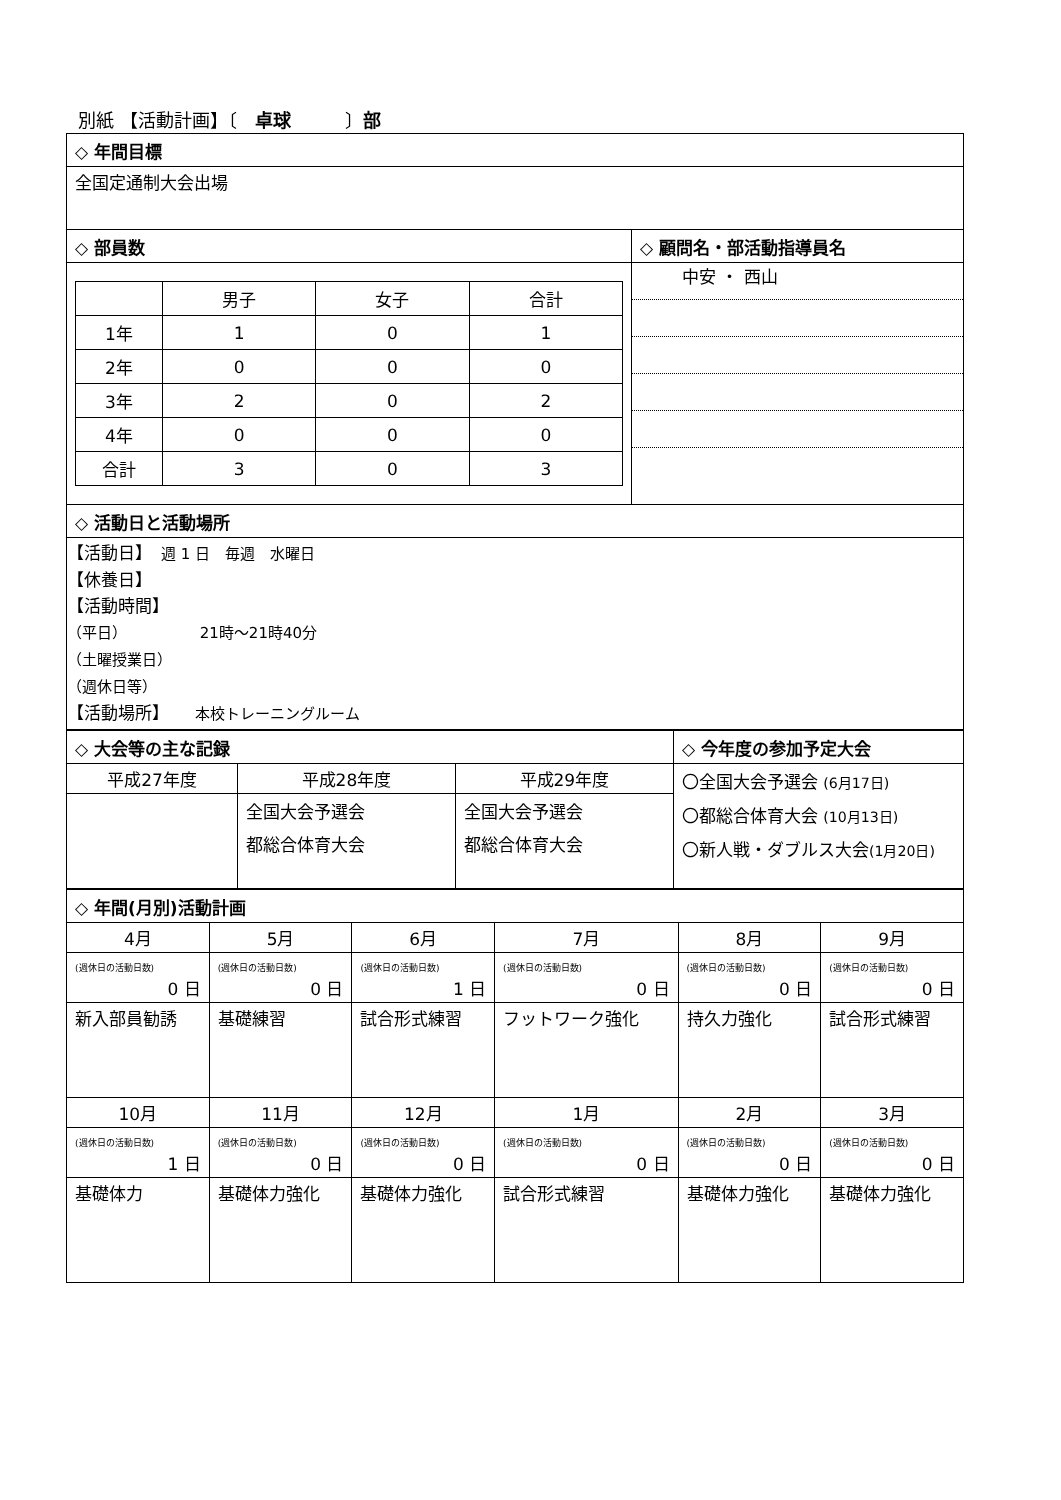別紙 【活動計画】〔　卓球　　　〕部
| ◇ 年間目標 | |
| 全国定通制大会出場 | |
| ◇ 部員数 | ◇ 顧問名・部活動指導員名 |
| / / 男子 / 女子 / 合計 / / 1年 / 1 / 0 / 1 / / 2年 / 0 / 0 / 0 / / 3年 / 2 / 0 / 2 / / 4年 / 0 / 0 / 0 / / 合計 / 3 / 0 / 3 / | 中安 ・ 西山 |
| ◇ 活動日と活動場所 | |
| 【活動日】 週 1 日 毎週 水曜日 【休養日】 【活動時間】 （平日） 21時〜21時40分 （土曜授業日） （週休日等） 【活動場所】 本校トレーニングルーム | |
| ◇ 大会等の主な記録 | | | ◇ 今年度の参加予定大会 |
| 平成27年度 | 平成28年度 | 平成29年度 | 〇全国大会予選会 (6月17日) 〇都総合体育大会 (10月13日) 〇新人戦・ダブルス大会 (1月20日) |
| | 全国大会予選会 都総合体育大会 | 全国大会予選会 都総合体育大会 | |
| ◇ 年間(月別)活動計画 | | | | | |
| 4月 | 5月 | 6月 | 7月 | 8月 | 9月 |
| (週休日の活動日数) 0 日 | (週休日の活動日数) 0 日 | (週休日の活動日数) 1 日 | (週休日の活動日数) 0 日 | (週休日の活動日数) 0 日 | (週休日の活動日数) 0 日 |
| 新入部員勧誘 | 基礎練習 | 試合形式練習 | フットワーク強化 | 持久力強化 | 試合形式練習 |
| 10月 | 11月 | 12月 | 1月 | 2月 | 3月 |
| (週休日の活動日数) 1 日 | (週休日の活動日数) 0 日 | (週休日の活動日数) 0 日 | (週休日の活動日数) 0 日 | (週休日の活動日数) 0 日 | (週休日の活動日数) 0 日 |
| 基礎体力 | 基礎体力強化 | 基礎体力強化 | 試合形式練習 | 基礎体力強化 | 基礎体力強化 |